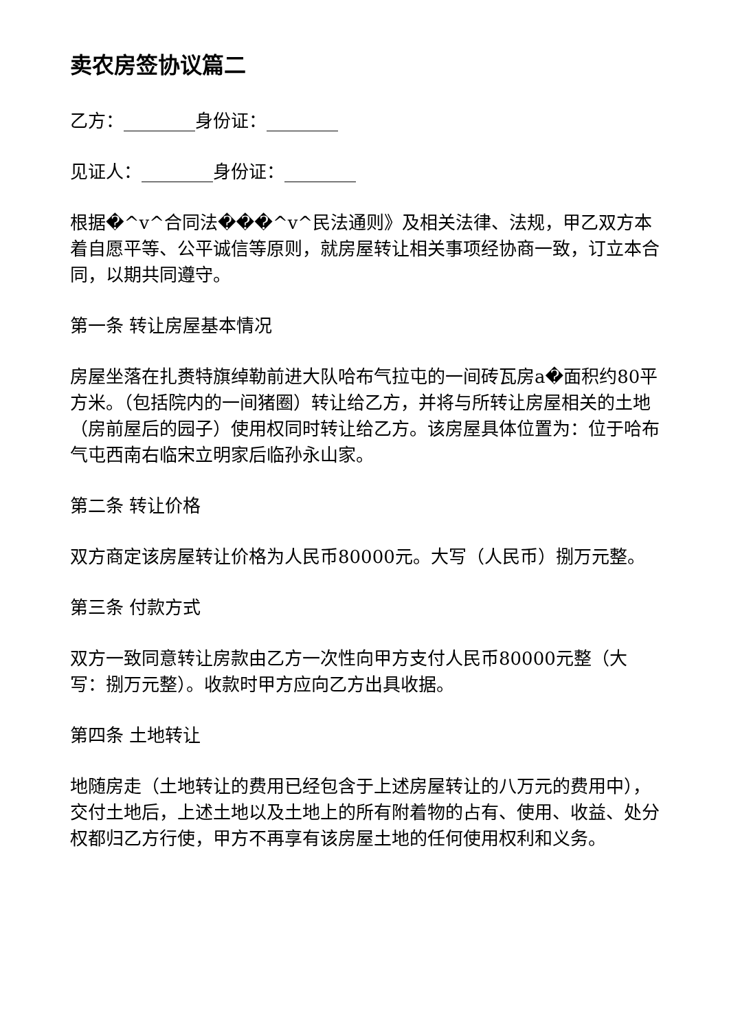卖农房签协议篇二
乙方：________身份证：________
见证人：________身份证：________
根据�^v^合同法���^v^民法通则》及相关法律、法规，甲乙双方本着自愿平等、公平诚信等原则，就房屋转让相关事项经协商一致，订立本合同，以期共同遵守。
第一条 转让房屋基本情况
房屋坐落在扎赉特旗绰勒前进大队哈布气拉屯的一间砖瓦房a�面积约80平方米。（包括院内的一间猪圈）转让给乙方，并将与所转让房屋相关的土地（房前屋后的园子）使用权同时转让给乙方。该房屋具体位置为：位于哈布气屯西南右临宋立明家后临孙永山家。
第二条 转让价格
双方商定该房屋转让价格为人民币80000元。大写（人民币）捌万元整。
第三条 付款方式
双方一致同意转让房款由乙方一次性向甲方支付人民币80000元整（大写：捌万元整）。收款时甲方应向乙方出具收据。
第四条 土地转让
地随房走（土地转让的费用已经包含于上述房屋转让的八万元的费用中），交付土地后，上述土地以及土地上的所有附着物的占有、使用、收益、处分权都归乙方行使，甲方不再享有该房屋土地的任何使用权利和义务。